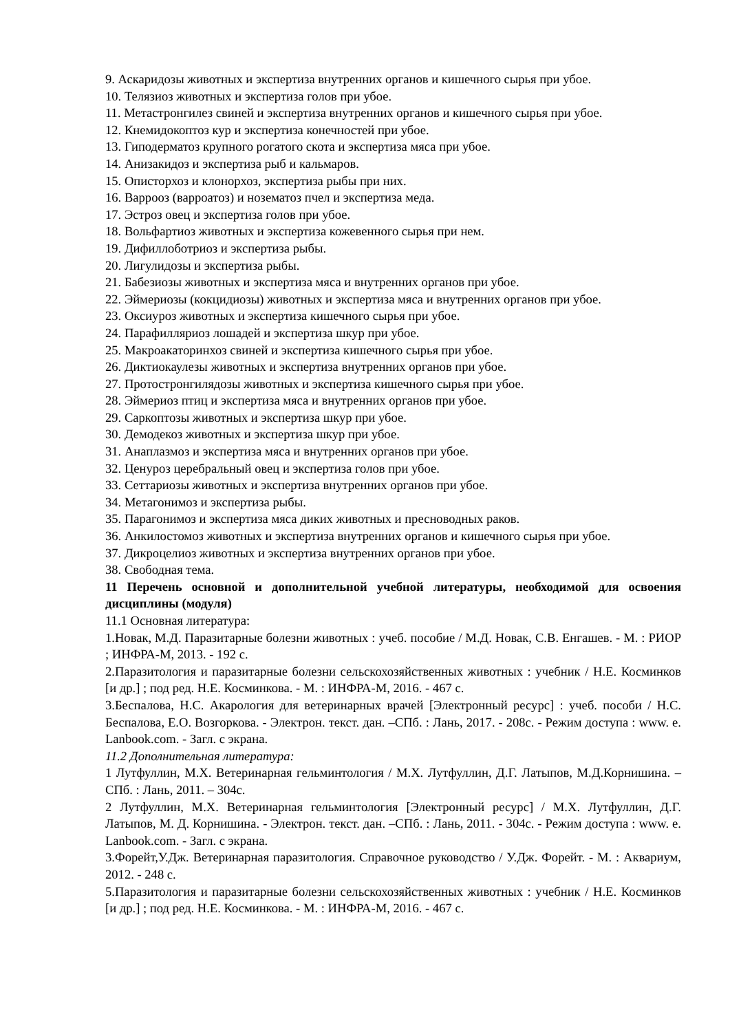9. Аскаридозы животных и экспертиза внутренних органов и кишечного сырья при убое.
10. Телязиоз животных и экспертиза голов при убое.
11. Метастронгилез свиней и экспертиза внутренних органов и кишечного сырья при убое.
12. Кнемидокоптоз кур и экспертиза конечностей при убое.
13. Гиподерматоз крупного рогатого скота и экспертиза мяса при убое.
14. Анизакидоз и экспертиза рыб и кальмаров.
15. Описторхоз и клонорхоз, экспертиза рыбы при них.
16. Варрооз (варроатоз) и нозематоз пчел и экспертиза меда.
17. Эстроз овец и экспертиза голов при убое.
18. Вольфартиоз животных и экспертиза кожевенного сырья при нем.
19. Дифиллоботриоз и экспертиза рыбы.
20. Лигулидозы и экспертиза рыбы.
21. Бабезиозы животных и экспертиза мяса и внутренних органов при убое.
22. Эймериозы (кокцидиозы) животных и экспертиза мяса и внутренних органов при убое.
23. Оксиуроз животных и экспертиза кишечного сырья при убое.
24. Парафилляриоз лошадей и экспертиза шкур при убое.
25. Макроакаторинхоз свиней и экспертиза кишечного сырья при убое.
26. Диктиокаулезы животных и экспертиза внутренних органов при убое.
27. Протостронгилядозы животных и экспертиза кишечного сырья при убое.
28. Эймериоз птиц и экспертиза мяса и внутренних органов при убое.
29. Саркоптозы животных и экспертиза шкур при убое.
30. Демодекоз животных и экспертиза шкур при убое.
31. Анаплазмоз и экспертиза мяса и внутренних органов при убое.
32. Ценуроз церебральный овец и экспертиза голов при убое.
33. Сеттариозы животных и экспертиза внутренних органов при убое.
34. Метагонимоз и экспертиза рыбы.
35. Парагонимоз и экспертиза мяса диких животных и пресноводных раков.
36. Анкилостомоз животных и экспертиза внутренних органов и кишечного сырья при убое.
37. Дикроцелиоз животных и экспертиза внутренних органов при убое.
38. Свободная тема.
11 Перечень основной и дополнительной учебной литературы, необходимой для освоения дисциплины (модуля)
11.1 Основная литература:
1.Новак, М.Д. Паразитарные болезни животных : учеб. пособие / М.Д. Новак, С.В. Енгашев. - М. : РИОР ; ИНФРА-М, 2013. - 192 с.
2.Паразитология и паразитарные болезни сельскохозяйственных животных : учебник / Н.Е. Косминков [и др.] ; под ред. Н.Е. Косминкова. - М. : ИНФРА-М, 2016. - 467 с.
3.Беспалова, Н.С. Акарология для ветеринарных врачей [Электронный ресурс] : учеб. пособи / Н.С. Беспалова, Е.О. Возгоркова. - Электрон. текст. дан. –СПб. : Лань, 2017. - 208с. - Режим доступа : www. e. Lanbook.com. - Загл. с экрана.
11.2 Дополнительная литература:
1 Лутфуллин, М.Х. Ветеринарная гельминтология / М.Х. Лутфуллин, Д.Г. Латыпов, М.Д.Корнишина. – СПб. : Лань, 2011. – 304с.
2 Лутфуллин, М.Х. Ветеринарная гельминтология [Электронный ресурс] / М.Х. Лутфуллин, Д.Г. Латыпов, М. Д. Корнишина. - Электрон. текст. дан. –СПб. : Лань, 2011. - 304с. - Режим доступа : www. e. Lanbook.com. - Загл. с экрана.
3.Форейт,У.Дж. Ветеринарная паразитология. Справочное руководство / У.Дж. Форейт. - М. : Аквариум, 2012. - 248 с.
5.Паразитология и паразитарные болезни сельскохозяйственных животных : учебник / Н.Е. Косминков [и др.] ; под ред. Н.Е. Косминкова. - М. : ИНФРА-М, 2016. - 467 с.